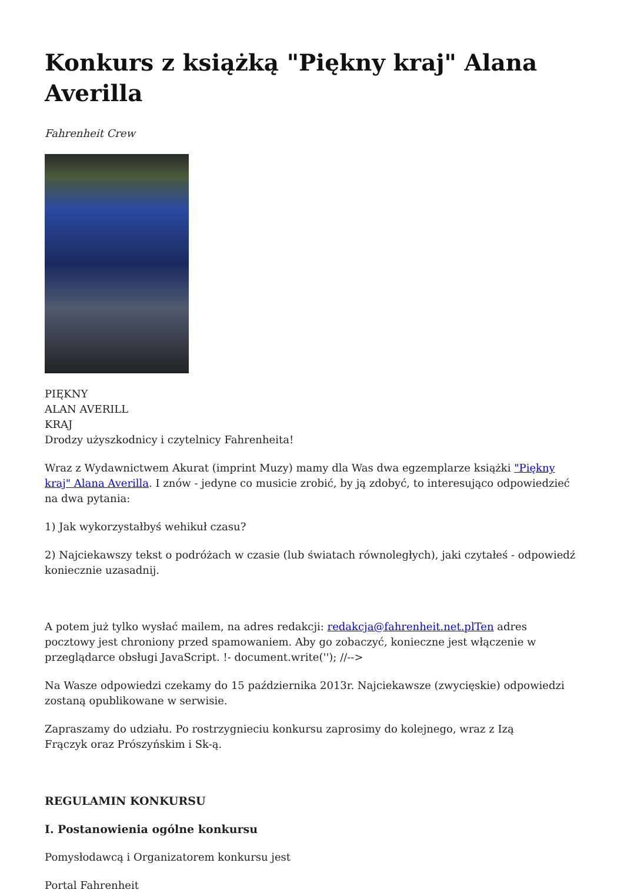Konkurs z książką "Piękny kraj" Alana Averilla
Fahrenheit Crew
PIĘKNY
ALAN AVERILL
KRAJ
Drodzy użyszkodnicy i czytelnicy Fahrenheita!
Wraz z Wydawnictwem Akurat (imprint Muzy) mamy dla Was dwa egzemplarze książki "Piękny kraj" Alana Averilla. I znów - jedyne co musicie zrobić, by ją zdobyć, to interesująco odpowiedzieć na dwa pytania:
1) Jak wykorzystałbyś wehikuł czasu?
2) Najciekawszy tekst o podróżach w czasie (lub światach równoległych), jaki czytałeś - odpowiedź koniecznie uzasadnij.
A potem już tylko wysłać mailem, na adres redakcji: redakcja@fahrenheit.net.plTen adres pocztowy jest chroniony przed spamowaniem. Aby go zobaczyć, konieczne jest włączenie w przeglądarce obsługi JavaScript. !- document.write(''); //-->
Na Wasze odpowiedzi czekamy do 15 października 2013r. Najciekawsze (zwycięskie) odpowiedzi zostaną opublikowane w serwisie.
Zapraszamy do udziału. Po rostrzygnieciu konkursu zaprosimy do kolejnego, wraz z Izą
Frączyk oraz Prószyńskim i Sk-ą.
REGULAMIN KONKURSU
I. Postanowienia ogólne konkursu
Pomysłodawcą i Organizatorem konkursu jest
Portal Fahrenheit